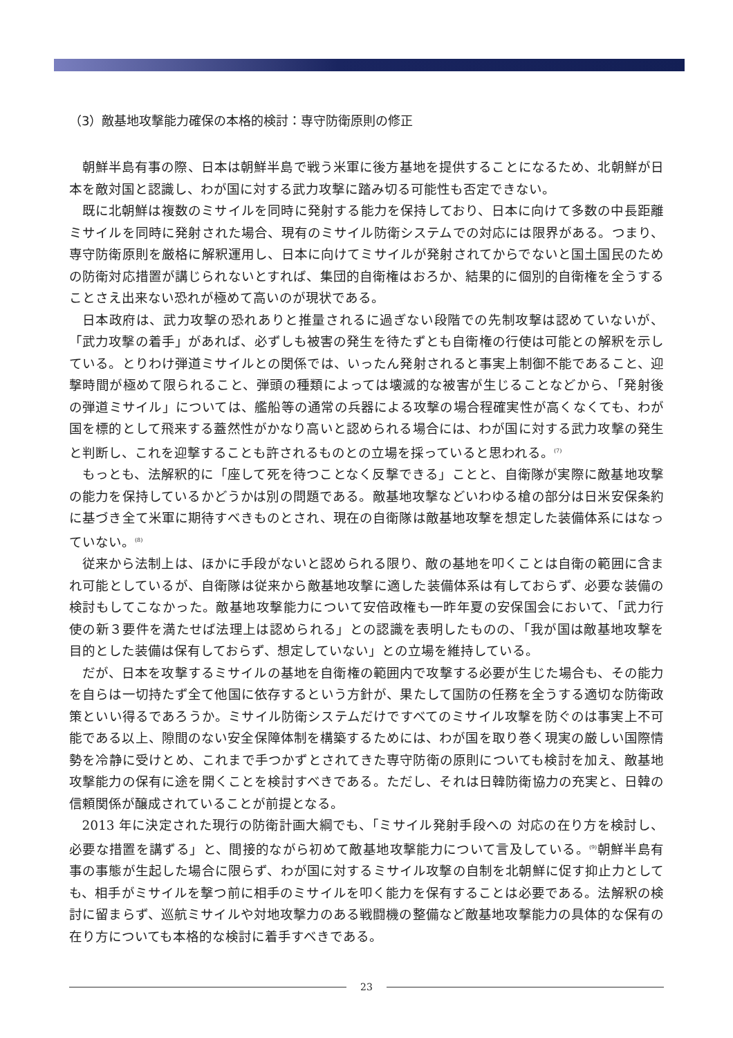（3）敵基地攻撃能力確保の本格的検討：専守防衛原則の修正
朝鮮半島有事の際、日本は朝鮮半島で戦う米軍に後方基地を提供することになるため、北朝鮮が日本を敵対国と認識し、わが国に対する武力攻撃に踏み切る可能性も否定できない。
既に北朝鮮は複数のミサイルを同時に発射する能力を保持しており、日本に向けて多数の中長距離ミサイルを同時に発射された場合、現有のミサイル防衛システムでの対応には限界がある。つまり、専守防衛原則を厳格に解釈運用し、日本に向けてミサイルが発射されてからでないと国土国民のための防衛対応措置が講じられないとすれば、集団的自衛権はおろか、結果的に個別的自衛権を全うすることさえ出来ない恐れが極めて高いのが現状である。
日本政府は、武力攻撃の恐れありと推量されるに過ぎない段階での先制攻撃は認めていないが、「武力攻撃の着手」があれば、必ずしも被害の発生を待たずとも自衛権の行使は可能との解釈を示している。とりわけ弾道ミサイルとの関係では、いったん発射されると事実上制御不能であること、迎撃時間が極めて限られること、弾頭の種類によっては壊滅的な被害が生じることなどから、「発射後の弾道ミサイル」については、艦船等の通常の兵器による攻撃の場合程確実性が高くなくても、わが国を標的として飛来する蓋然性がかなり高いと認められる場合には、わが国に対する武力攻撃の発生と判断し、これを迎撃することも許されるものとの立場を採っていると思われる。<sup>(7)</sup>
もっとも、法解釈的に「座して死を待つことなく反撃できる」ことと、自衛隊が実際に敵基地攻撃の能力を保持しているかどうかは別の問題である。敵基地攻撃などいわゆる槍の部分は日米安保条約に基づき全て米軍に期待すべきものとされ、現在の自衛隊は敵基地攻撃を想定した装備体系にはなっていない。<sup>(8)</sup>
従来から法制上は、ほかに手段がないと認められる限り、敵の基地を叩くことは自衛の範囲に含まれ可能としているが、自衛隊は従来から敵基地攻撃に適した装備体系は有しておらず、必要な装備の検討もしてこなかった。敵基地攻撃能力について安倍政権も一昨年夏の安保国会において、「武力行使の新３要件を満たせば法理上は認められる」との認識を表明したものの、「我が国は敵基地攻撃を目的とした装備は保有しておらず、想定していない」との立場を維持している。
だが、日本を攻撃するミサイルの基地を自衛権の範囲内で攻撃する必要が生じた場合も、その能力を自らは一切持たず全て他国に依存するという方針が、果たして国防の任務を全うする適切な防衛政策といい得るであろうか。ミサイル防衛システムだけですべてのミサイル攻撃を防ぐのは事実上不可能である以上、隙間のない安全保障体制を構築するためには、わが国を取り巻く現実の厳しい国際情勢を冷静に受けとめ、これまで手つかずとされてきた専守防衛の原則についても検討を加え、敵基地攻撃能力の保有に途を開くことを検討すべきである。ただし、それは日韓防衛協力の充実と、日韓の信頼関係が醸成されていることが前提となる。
2013 年に決定された現行の防衛計画大綱でも、「ミサイル発射手段への 対応の在り方を検討し、必要な措置を講ずる」と、間接的ながら初めて敵基地攻撃能力について言及している。<sup>(9)</sup>朝鮮半島有事の事態が生起した場合に限らず、わが国に対するミサイル攻撃の自制を北朝鮮に促す抑止力としても、相手がミサイルを撃つ前に相手のミサイルを叩く能力を保有することは必要である。法解釈の検討に留まらず、巡航ミサイルや対地攻撃力のある戦闘機の整備など敵基地攻撃能力の具体的な保有の在り方についても本格的な検討に着手すべきである。
23